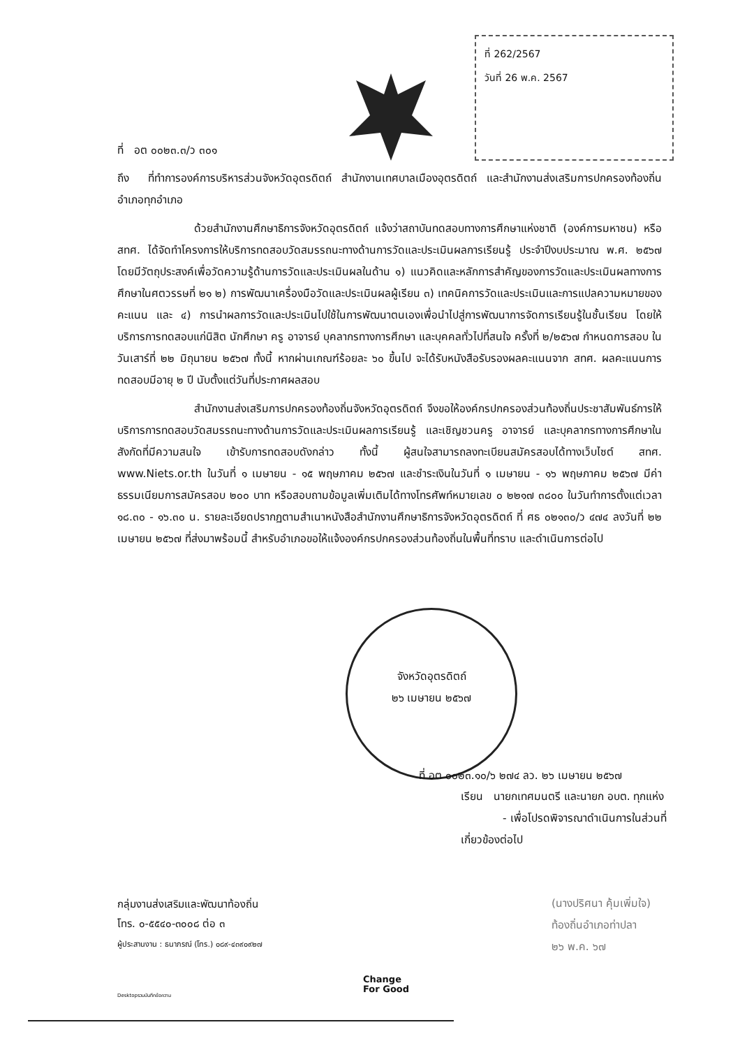ที่ 262/2567
วันที่ 26 พ.ค. 2567
ที่ อต ๐๐๒๓.๓/ว ๓๐๑
ถึง ที่ทำการองค์การบริหารส่วนจังหวัดอุตรดิตถ์ สำนักงานเทศบาลเมืองอุตรดิตถ์ และสำนักงานส่งเสริมการปกครองท้องถิ่นอำเภอทุกอำเภอ
ด้วยสำนักงานศึกษาธิการจังหวัดอุตรดิตถ์ แจ้งว่าสถาบันทดสอบทางการศึกษาแห่งชาติ (องค์การมหาชน) หรือ สทศ. ได้จัดทำโครงการให้บริการทดสอบวัดสมรรถนะทางด้านการวัดและประเมินผลการเรียนรู้ ประจำปีงบประมาณ พ.ศ. ๒๕๖๗ โดยมีวัตถุประสงค์เพื่อวัดความรู้ด้านการวัดและประเมินผลในด้าน ๑) แนวคิดและหลักการสำคัญของการวัดและประเมินผลทางการศึกษาในศตวรรษที่ ๒๑ ๒) การพัฒนาเครื่องมือวัดและประเมินผลผู้เรียน ๓) เทคนิคการวัดและประเมินและการแปลความหมายของคะแนน และ ๔) การนำผลการวัดและประเมินไปใช้ในการพัฒนาตนเองเพื่อนำไปสู่การพัฒนาการจัดการเรียนรู้ในชั้นเรียน โดยให้บริการการทดสอบแก่นิสิต นักศึกษา ครู อาจารย์ บุคลากรทางการศึกษา และบุคคลทั่วไปที่สนใจ ครั้งที่ ๒/๒๕๖๗ กำหนดการสอบ ในวันเสาร์ที่ ๒๒ มิถุนายน ๒๕๖๗ ทั้งนี้ หากผ่านเกณฑ์ร้อยละ ๖๐ ขึ้นไป จะได้รับหนังสือรับรองผลคะแนนจาก สทศ. ผลคะแนนการทดสอบมีอายุ ๒ ปี นับตั้งแต่วันที่ประกาศผลสอบ
สำนักงานส่งเสริมการปกครองท้องถิ่นจังหวัดอุตรดิตถ์ จึงขอให้องค์กรปกครองส่วนท้องถิ่นประชาสัมพันธ์การให้บริการการทดสอบวัดสมรรถนะทางด้านการวัดและประเมินผลการเรียนรู้ และเชิญชวนครู อาจารย์ และบุคลากรทางการศึกษาในสังกัดที่มีความสนใจ เข้ารับการทดสอบดังกล่าว ทั้งนี้ ผู้สนใจสามารถลงทะเบียนสมัครสอบได้ทางเว็บไซต์ สทศ. www.Niets.or.th ในวันที่ ๑ เมษายน - ๑๕ พฤษภาคม ๒๕๖๗ และชำระเงินในวันที่ ๑ เมษายน - ๑๖ พฤษภาคม ๒๕๖๗ มีค่าธรรมเนียมการสมัครสอบ ๒๐๐ บาท หรือสอบถามข้อมูลเพิ่มเติมได้ทางโทรศัพท์หมายเลข ๐ ๒๒๑๗ ๓๘๐๐ ในวันทำการตั้งแต่เวลา ๑๘.๓๐ - ๑๖.๓๐ น. รายละเอียดปรากฏตามสำเนาหนังสือสำนักงานศึกษาธิการจังหวัดอุตรดิตถ์ ที่ ศธ ๐๒๑๓๐/ว ๔๗๔ ลงวันที่ ๒๒ เมษายน ๒๕๖๗ ที่ส่งมาพร้อมนี้ สำหรับอำเภอขอให้แจ้งองค์กรปกครองส่วนท้องถิ่นในพื้นที่ทราบ และดำเนินการต่อไป
จังหวัดอุตรดิตถ์
๒๖ เมษายน ๒๕๖๗
ที่ อต ๐๐๒๓.๑๐/๖ ๒๗๔ ลว. ๒๖ เมษายน ๒๕๖๗
เรียน นายกเทศมนตรี และนายก อบต. ทุกแห่ง
- เพื่อโปรดพิจารณาดำเนินการในส่วนที่
เกี่ยวข้องต่อไป
(นางปริศนา คุ้มเพิ่มใจ)
ท้องถิ่นอำเภอท่าปลา
๒๖ พ.ค. ๖๗
กลุ่มงานส่งเสริมและพัฒนาท้องถิ่น
โทร. ๐-๕๕๔๐-๓๐๐๘ ต่อ ๓
ผู้ประสานงาน : ธนาภรณ์ (โทร.) ๐๘๙-๔๓๙๐๙๒๗
Desktopรวมบันทึกข้อความ
Change
For Good